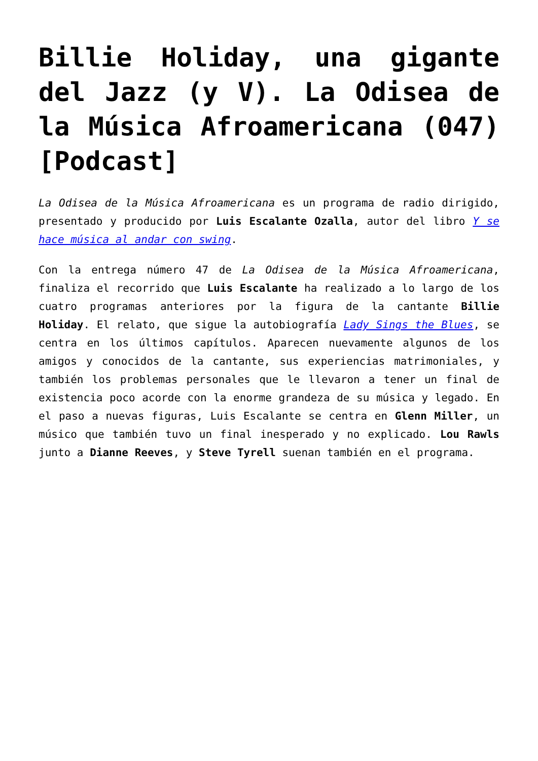Billie Holiday, una gigante del Jazz (y V). La Odisea de la Música Afroamericana (047) [Podcast]
La Odisea de la Música Afroamericana es un programa de radio dirigido, presentado y producido por Luis Escalante Ozalla, autor del libro Y se hace música al andar con swing.
Con la entrega número 47 de La Odisea de la Música Afroamericana, finaliza el recorrido que Luis Escalante ha realizado a lo largo de los cuatro programas anteriores por la figura de la cantante Billie Holiday. El relato, que sigue la autobiografía Lady Sings the Blues, se centra en los últimos capítulos. Aparecen nuevamente algunos de los amigos y conocidos de la cantante, sus experiencias matrimoniales, y también los problemas personales que le llevaron a tener un final de existencia poco acorde con la enorme grandeza de su música y legado. En el paso a nuevas figuras, Luis Escalante se centra en Glenn Miller, un músico que también tuvo un final inesperado y no explicado. Lou Rawls junto a Dianne Reeves, y Steve Tyrell suenan también en el programa.